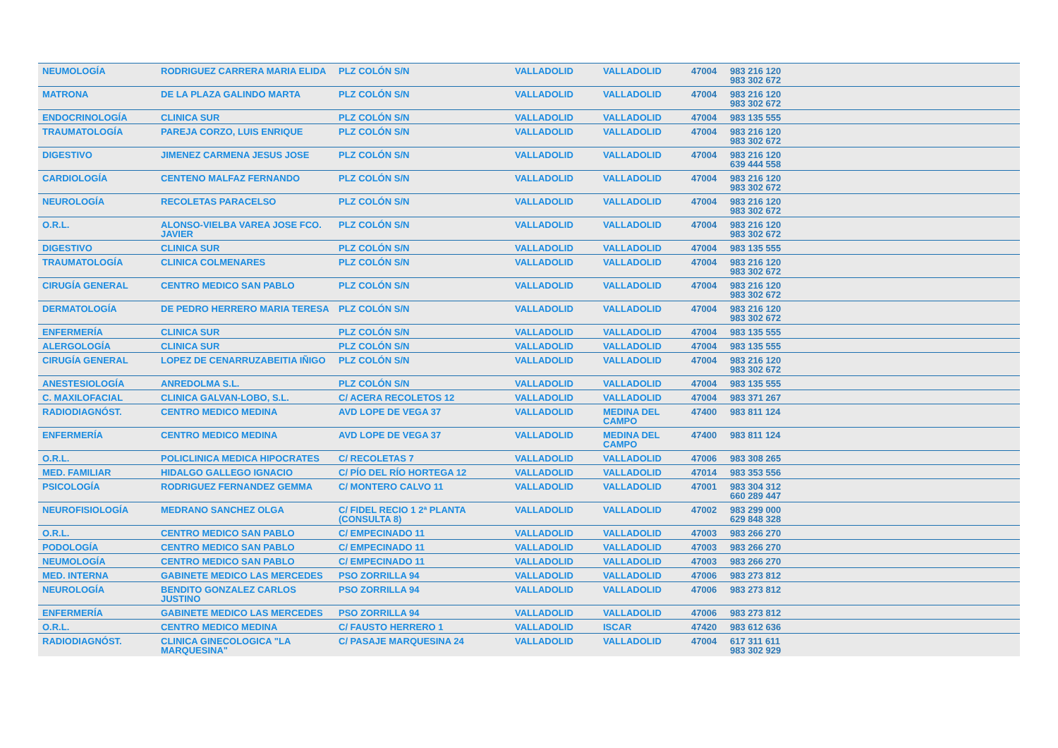| NEUMOLOGÍA | RODRIGUEZ CARRERA MARIA ELIDA | PLZ COLÓN S/N | VALLADOLID | VALLADOLID | 47004 | 983 216 120 983 302 672 | |
| MATRONA | DE LA PLAZA GALINDO MARTA | PLZ COLÓN S/N | VALLADOLID | VALLADOLID | 47004 | 983 216 120 983 302 672 | |
| ENDOCRINOLOGÍA | CLINICA SUR | PLZ COLÓN S/N | VALLADOLID | VALLADOLID | 47004 | 983 135 555 | |
| TRAUMATOLOGÍA | PAREJA CORZO, LUIS ENRIQUE | PLZ COLÓN S/N | VALLADOLID | VALLADOLID | 47004 | 983 216 120 983 302 672 | |
| DIGESTIVO | JIMENEZ CARMENA JESUS JOSE | PLZ COLÓN S/N | VALLADOLID | VALLADOLID | 47004 | 983 216 120 639 444 558 | |
| CARDIOLOGÍA | CENTENO MALFAZ FERNANDO | PLZ COLÓN S/N | VALLADOLID | VALLADOLID | 47004 | 983 216 120 983 302 672 | |
| NEUROLOGÍA | RECOLETAS PARACELSO | PLZ COLÓN S/N | VALLADOLID | VALLADOLID | 47004 | 983 216 120 983 302 672 | |
| O.R.L. | ALONSO-VIELBA VAREA JOSE FCO. JAVIER | PLZ COLÓN S/N | VALLADOLID | VALLADOLID | 47004 | 983 216 120 983 302 672 | |
| DIGESTIVO | CLINICA SUR | PLZ COLÓN S/N | VALLADOLID | VALLADOLID | 47004 | 983 135 555 | |
| TRAUMATOLOGÍA | CLINICA COLMENARES | PLZ COLÓN S/N | VALLADOLID | VALLADOLID | 47004 | 983 216 120 983 302 672 | |
| CIRUGÍA GENERAL | CENTRO MEDICO SAN PABLO | PLZ COLÓN S/N | VALLADOLID | VALLADOLID | 47004 | 983 216 120 983 302 672 | |
| DERMATOLOGÍA | DE PEDRO HERRERO MARIA TERESA | PLZ COLÓN S/N | VALLADOLID | VALLADOLID | 47004 | 983 216 120 983 302 672 | |
| ENFERMERÍA | CLINICA SUR | PLZ COLÓN S/N | VALLADOLID | VALLADOLID | 47004 | 983 135 555 | |
| ALERGOLOGÍA | CLINICA SUR | PLZ COLÓN S/N | VALLADOLID | VALLADOLID | 47004 | 983 135 555 | |
| CIRUGÍA GENERAL | LOPEZ DE CENARRUZABEITIA IÑIGO | PLZ COLÓN S/N | VALLADOLID | VALLADOLID | 47004 | 983 216 120 983 302 672 | |
| ANESTESIOLOGÍA | ANREDOLMA S.L. | PLZ COLÓN S/N | VALLADOLID | VALLADOLID | 47004 | 983 135 555 | |
| C. MAXILOFACIAL | CLINICA GALVAN-LOBO, S.L. | C/ ACERA RECOLETOS 12 | VALLADOLID | VALLADOLID | 47004 | 983 371 267 | |
| RADIODIAGNÓST. | CENTRO MEDICO MEDINA | AVD LOPE DE VEGA 37 | VALLADOLID | MEDINA DEL CAMPO | 47400 | 983 811 124 | |
| ENFERMERÍA | CENTRO MEDICO MEDINA | AVD LOPE DE VEGA 37 | VALLADOLID | MEDINA DEL CAMPO | 47400 | 983 811 124 | |
| O.R.L. | POLICLINICA MEDICA HIPOCRATES | C/ RECOLETAS 7 | VALLADOLID | VALLADOLID | 47006 | 983 308 265 | |
| MED. FAMILIAR | HIDALGO GALLEGO IGNACIO | C/ PÍO DEL RÍO HORTEGA 12 | VALLADOLID | VALLADOLID | 47014 | 983 353 556 | |
| PSICOLOGÍA | RODRIGUEZ FERNANDEZ GEMMA | C/ MONTERO CALVO 11 | VALLADOLID | VALLADOLID | 47001 | 983 304 312 660 289 447 | |
| NEUROFISIOLOGÍA | MEDRANO SANCHEZ OLGA | C/ FIDEL RECIO 1 2ª PLANTA (CONSULTA 8) | VALLADOLID | VALLADOLID | 47002 | 983 299 000 629 848 328 | |
| O.R.L. | CENTRO MEDICO SAN PABLO | C/ EMPECINADO 11 | VALLADOLID | VALLADOLID | 47003 | 983 266 270 | |
| PODOLOGÍA | CENTRO MEDICO SAN PABLO | C/ EMPECINADO 11 | VALLADOLID | VALLADOLID | 47003 | 983 266 270 | |
| NEUMOLOGÍA | CENTRO MEDICO SAN PABLO | C/ EMPECINADO 11 | VALLADOLID | VALLADOLID | 47003 | 983 266 270 | |
| MED. INTERNA | GABINETE MEDICO LAS MERCEDES | PSO ZORRILLA 94 | VALLADOLID | VALLADOLID | 47006 | 983 273 812 | |
| NEUROLOGÍA | BENDITO GONZALEZ CARLOS JUSTINO | PSO ZORRILLA 94 | VALLADOLID | VALLADOLID | 47006 | 983 273 812 | |
| ENFERMERÍA | GABINETE MEDICO LAS MERCEDES | PSO ZORRILLA 94 | VALLADOLID | VALLADOLID | 47006 | 983 273 812 | |
| O.R.L. | CENTRO MEDICO MEDINA | C/ FAUSTO HERRERO 1 | VALLADOLID | ISCAR | 47420 | 983 612 636 | |
| RADIODIAGNÓST. | CLINICA GINECOLOGICA "LA MARQUESINA" | C/ PASAJE MARQUESINA 24 | VALLADOLID | VALLADOLID | 47004 | 617 311 611 983 302 929 | |